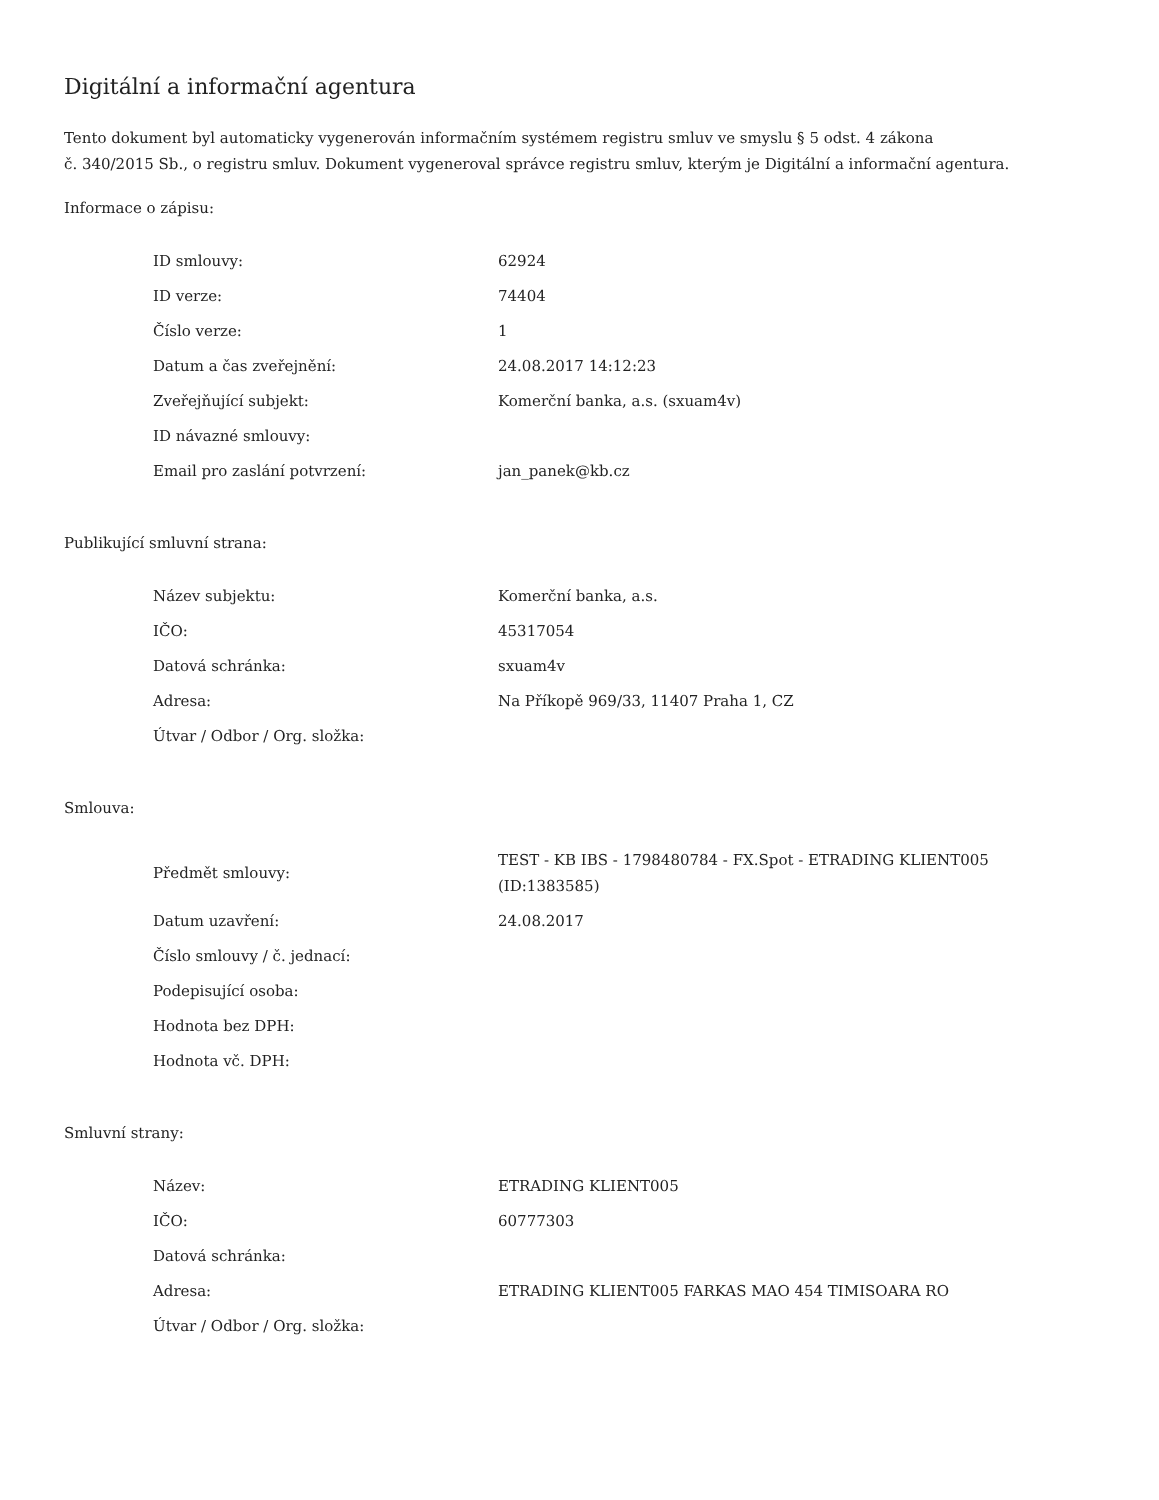Digitální a informační agentura
Tento dokument byl automaticky vygenerován informačním systémem registru smluv ve smyslu § 5 odst. 4 zákona
č. 340/2015 Sb., o registru smluv. Dokument vygeneroval správce registru smluv, kterým je Digitální a informační agentura.
Informace o zápisu:
| ID smlouvy: | 62924 |
| ID verze: | 74404 |
| Číslo verze: | 1 |
| Datum a čas zveřejnění: | 24.08.2017 14:12:23 |
| Zveřejňující subjekt: | Komerční banka, a.s. (sxuam4v) |
| ID návazné smlouvy: | |
| Email pro zaslání potvrzení: | jan_panek@kb.cz |
Publikující smluvní strana:
| Název subjektu: | Komerční banka, a.s. |
| IČO: | 45317054 |
| Datová schránka: | sxuam4v |
| Adresa: | Na Příkopě 969/33, 11407 Praha 1, CZ |
| Útvar / Odbor / Org. složka: | |
Smlouva:
| Předmět smlouvy: | TEST - KB IBS - 1798480784 - FX.Spot - ETRADING KLIENT005 (ID:1383585) |
| Datum uzavření: | 24.08.2017 |
| Číslo smlouvy / č. jednací: | |
| Podepisující osoba: | |
| Hodnota bez DPH: | |
| Hodnota vč. DPH: | |
Smluvní strany:
| Název: | ETRADING KLIENT005 |
| IČO: | 60777303 |
| Datová schránka: | |
| Adresa: | ETRADING KLIENT005 FARKAS MAO 454 TIMISOARA RO |
| Útvar / Odbor / Org. složka: | |